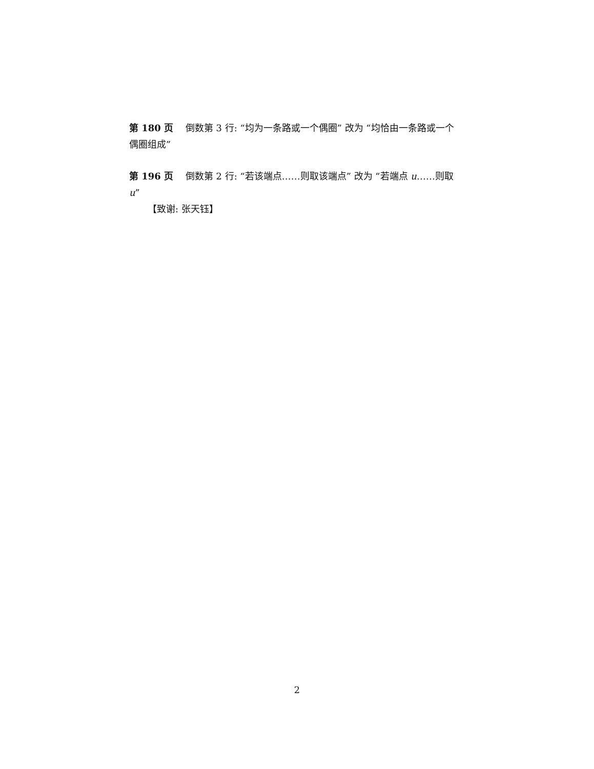第 180 页 倒数第 3 行: “均为一条路或一个偶圈” 改为 “均恰由一条路或一个偶圈组成”
第 196 页 倒数第 2 行: “若该端点……则取该端点” 改为 “若端点 u……则取 u”
【致谢: 张天钰】
2